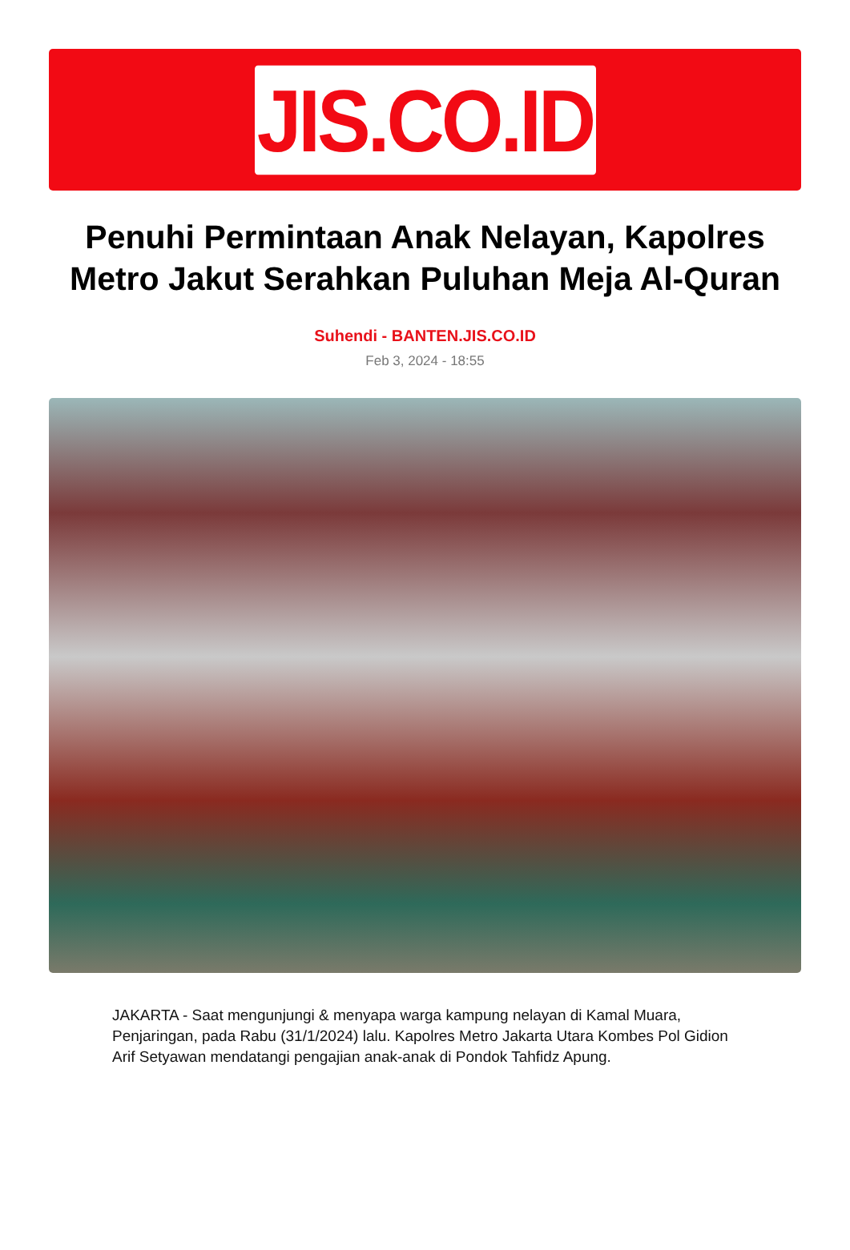JIS.CO.ID
Penuhi Permintaan Anak Nelayan, Kapolres Metro Jakut Serahkan Puluhan Meja Al-Quran
Suhendi - BANTEN.JIS.CO.ID
Feb 3, 2024 - 18:55
JAKARTA - Saat mengunjungi & menyapa warga kampung nelayan di Kamal Muara, Penjaringan, pada Rabu (31/1/2024) lalu. Kapolres Metro Jakarta Utara Kombes Pol Gidion Arif Setyawan mendatangi pengajian anak-anak di Pondok Tahfidz Apung.